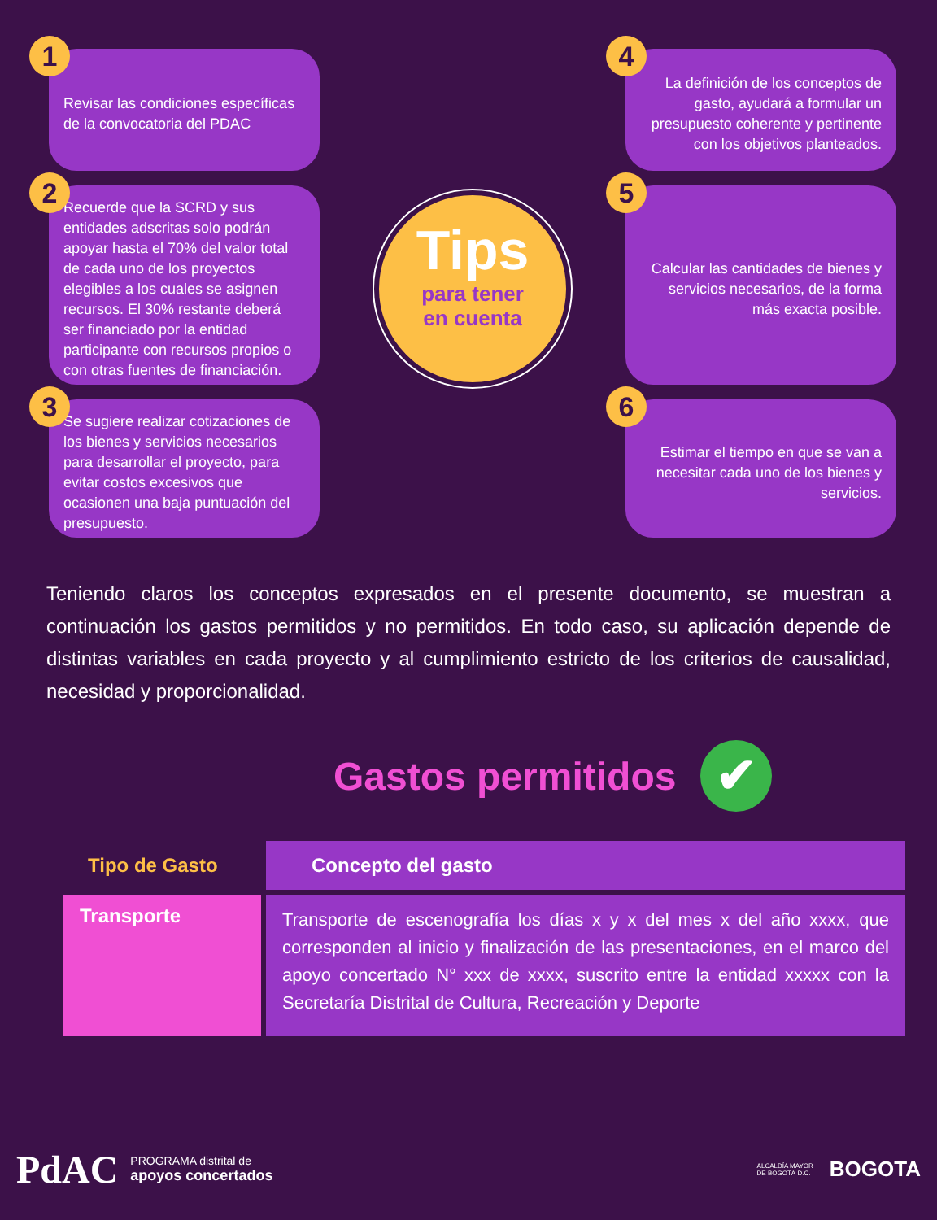1
Revisar las condiciones específicas de la convocatoria del PDAC
2
Recuerde que la SCRD y sus entidades adscritas solo podrán apoyar hasta el 70% del valor total de cada uno de los proyectos elegibles a los cuales se asignen recursos. El 30% restante deberá ser financiado por la entidad participante con recursos propios o con otras fuentes de financiación.
3
Se sugiere realizar cotizaciones de los bienes y servicios necesarios para desarrollar el proyecto, para evitar costos excesivos que ocasionen una baja puntuación del presupuesto.
Tips
para tener
en cuenta
4
La definición de los conceptos de gasto, ayudará a formular un presupuesto coherente y pertinente con los objetivos planteados.
5
Calcular las cantidades de bienes y servicios necesarios, de la forma más exacta posible.
6
Estimar el tiempo en que se van a necesitar cada uno de los bienes y servicios.
Teniendo claros los conceptos expresados en el presente documento, se muestran a continuación los gastos permitidos y no permitidos. En todo caso, su aplicación depende de distintas variables en cada proyecto y al cumplimiento estricto de los criterios de causalidad, necesidad y proporcionalidad.
Gastos permitidos ✔
| Tipo de Gasto | Concepto del gasto |
| --- | --- |
| Transporte | Transporte de escenografía los días x y x del mes x del año xxxx, que corresponden al inicio y finalización de las presentaciones, en el marco del apoyo concertado N° xxx de xxxx, suscrito entre la entidad xxxxx con la Secretaría Distrital de Cultura, Recreación y Deporte |
PdAC PROGRAMA distrital de
apoyos concertados
ALCALDÍA MAYOR
DE BOGOTÁ D.C. BOGOTA